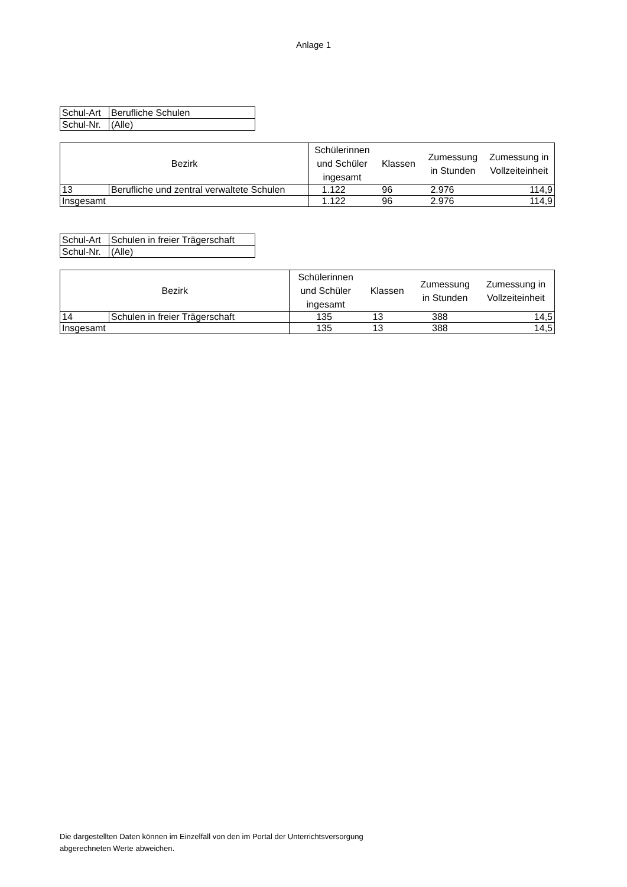Anlage 1
| Schul-Art | Berufliche Schulen |
| Schul-Nr. | (Alle) |
| Bezirk | | Schülerinnen und Schüler ingesamt | Klassen | Zumessung in Stunden | Zumessung in Vollzeiteinheit |
| --- | --- | --- | --- | --- | --- |
| 13 | Berufliche und zentral verwaltete Schulen | 1.122 | 96 | 2.976 | 114,9 |
| Insgesamt | | 1.122 | 96 | 2.976 | 114,9 |
| Schul-Art | Schulen in freier Trägerschaft |
| Schul-Nr. | (Alle) |
| Bezirk | | Schülerinnen und Schüler ingesamt | Klassen | Zumessung in Stunden | Zumessung in Vollzeiteinheit |
| --- | --- | --- | --- | --- | --- |
| 14 | Schulen in freier Trägerschaft | 135 | 13 | 388 | 14,5 |
| Insgesamt | | 135 | 13 | 388 | 14,5 |
Die dargestellten Daten können im Einzelfall von den im Portal der Unterrichtsversorgung
abgerechneten Werte abweichen.